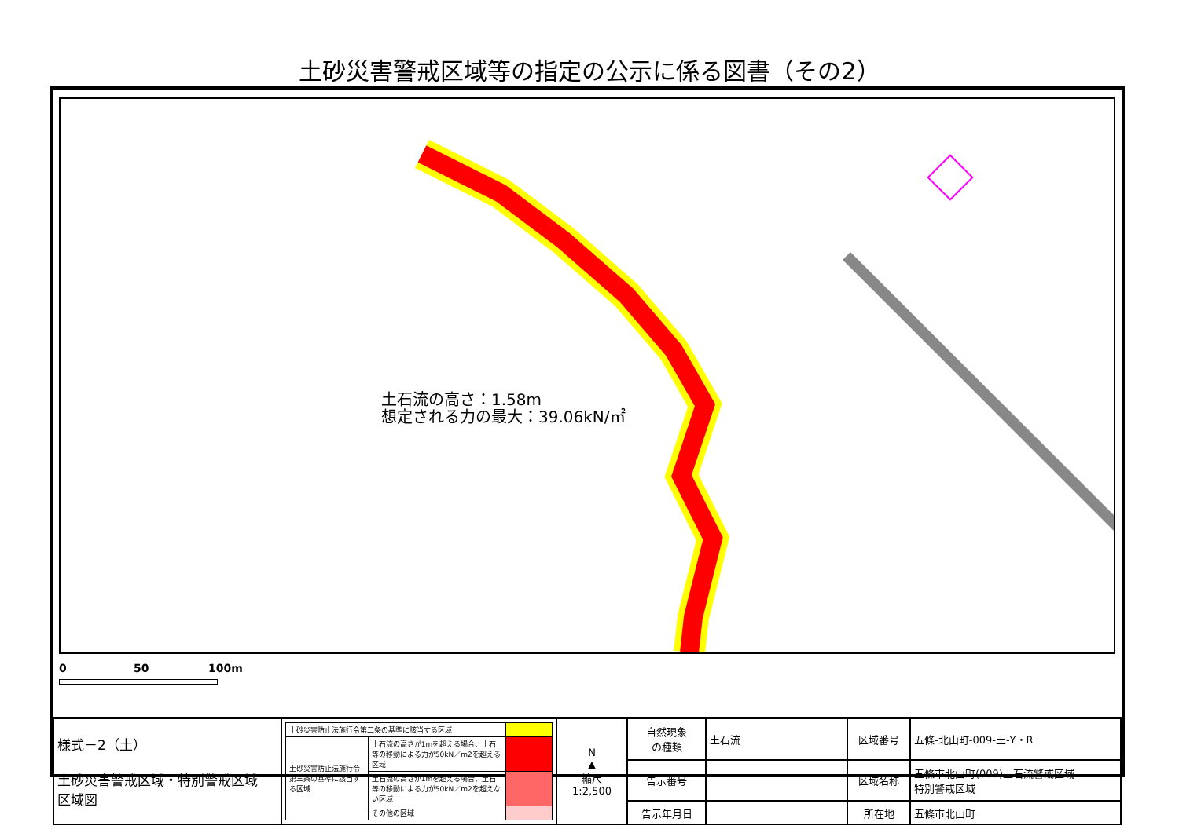土砂災害警戒区域等の指定の公示に係る図書（その2）
土石流の高さ：1.58m
想定される力の最大：39.06kN/㎡
0 50 100m
| 様式－2（土） 土砂災害警戒区域・特別警戒区域 区域図 | / 土砂災害防止法施行令第二条の基準に該当する区域 / / / / 土砂災害防止法施行令第三条の基準に該当する区域 / 土石流の高さが1mを超える場合、土石等の移動による力が50kN／m2を超える区域 / / / / 土石流の高さが1mを超える場合、土石等の移動による力が50kN／m2を超えない区域 / / / / その他の区域 / / | N ▲ 縮尺 1:2,500 | 自然現象 の種類 | 土石流 | 区域番号 | 五條-北山町-009-土-Y・R |
| | | | 告示番号 | | 区域名称 | 五條市北山町(009)土石流警戒区域 特別警戒区域 |
| | | | 告示年月日 | | 所在地 | 五條市北山町 |